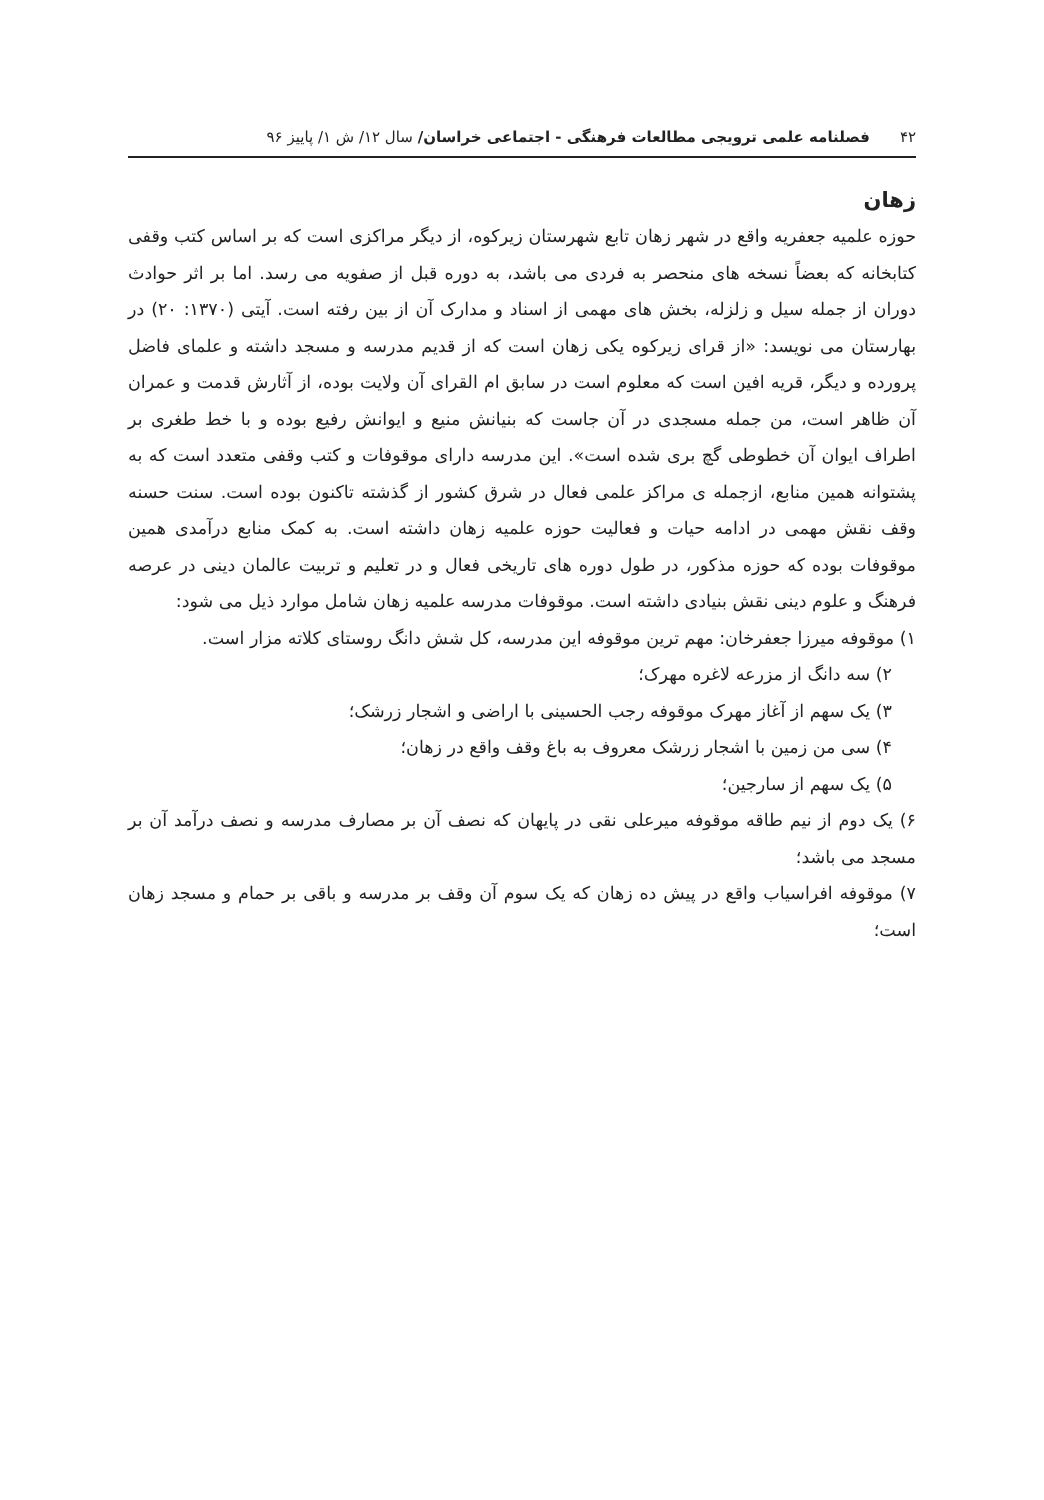۴۲ فصلنامه علمی ترویجی مطالعات فرهنگی - اجتماعی خراسان/ سال ۱۲/ ش ۱/ پاییز ۹۶
زهان
حوزه علمیه جعفریه واقع در شهر زهان تابع شهرستان زیرکوه، از دیگر مراکزی است که بر اساس کتب وقفی کتابخانه که بعضاً نسخه های منحصر به فردی می باشد، به دوره قبل از صفویه می رسد. اما بر اثر حوادث دوران از جمله سیل و زلزله، بخش های مهمی از اسناد و مدارک آن از بین رفته است. آیتی (۱۳۷۰: ۲۰) در بهارستان می نویسد: «از قرای زیرکوه یکی زهان است که از قدیم مدرسه و مسجد داشته و علمای فاضل پرورده و دیگر، قریه افین است که معلوم است در سابق ام القرای آن ولایت بوده، از آثارش قدمت و عمران آن ظاهر است، من جمله مسجدی در آن جاست که بنیانش منیع و ایوانش رفیع بوده و با خط طغری بر اطراف ایوان آن خطوطی گچ بری شده است». این مدرسه دارای موقوفات و کتب وقفی متعدد است که به پشتوانه همین منابع، ازجمله ی مراکز علمی فعال در شرق کشور از گذشته تاکنون بوده است. سنت حسنه وقف نقش مهمی در ادامه حیات و فعالیت حوزه علمیه زهان داشته است. به کمک منابع درآمدی همین موقوفات بوده که حوزه مذکور، در طول دوره های تاریخی فعال و در تعلیم و تربیت عالمان دینی در عرصه فرهنگ و علوم دینی نقش بنیادی داشته است. موقوفات مدرسه علمیه زهان شامل موارد ذیل می شود:
۱) موقوفه میرزا جعفرخان: مهم ترین موقوفه این مدرسه، کل شش دانگ روستای کلاته مزار است.
۲) سه دانگ از مزرعه لاغره مهرک؛
۳) یک سهم از آغاز مهرک موقوفه رجب الحسینی با اراضی و اشجار زرشک؛
۴) سی من زمین با اشجار زرشک معروف به باغ وقف واقع در زهان؛
۵) یک سهم از سارجین؛
۶) یک دوم از نیم طاقه موقوفه میرعلی نقی در پایهان که نصف آن بر مصارف مدرسه و نصف درآمد آن بر مسجد می باشد؛
۷) موقوفه افراسیاب واقع در پیش ده زهان که یک سوم آن وقف بر مدرسه و باقی بر حمام و مسجد زهان است؛